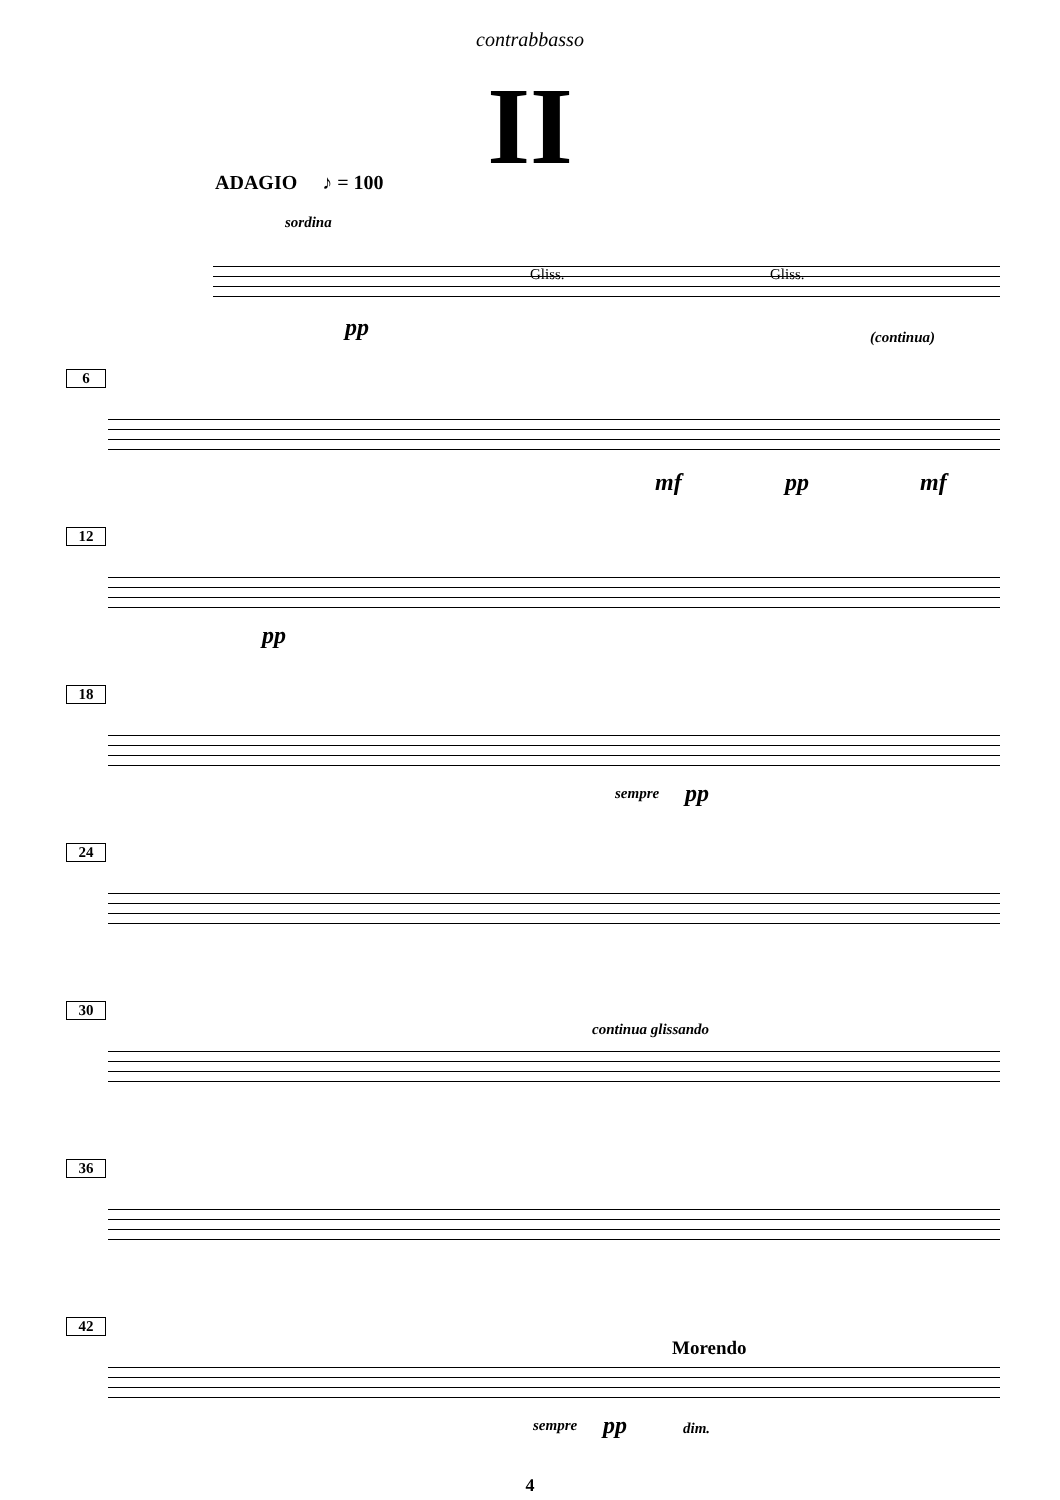contrabbasso
II
ADAGIO ♪ = 100
sordina
Gliss. Gliss.
pp (continua)
6
mf pp mf
12
pp
18
sempre pp
24
30
continua glissando
36
42
Morendo
sempre pp dim.
4